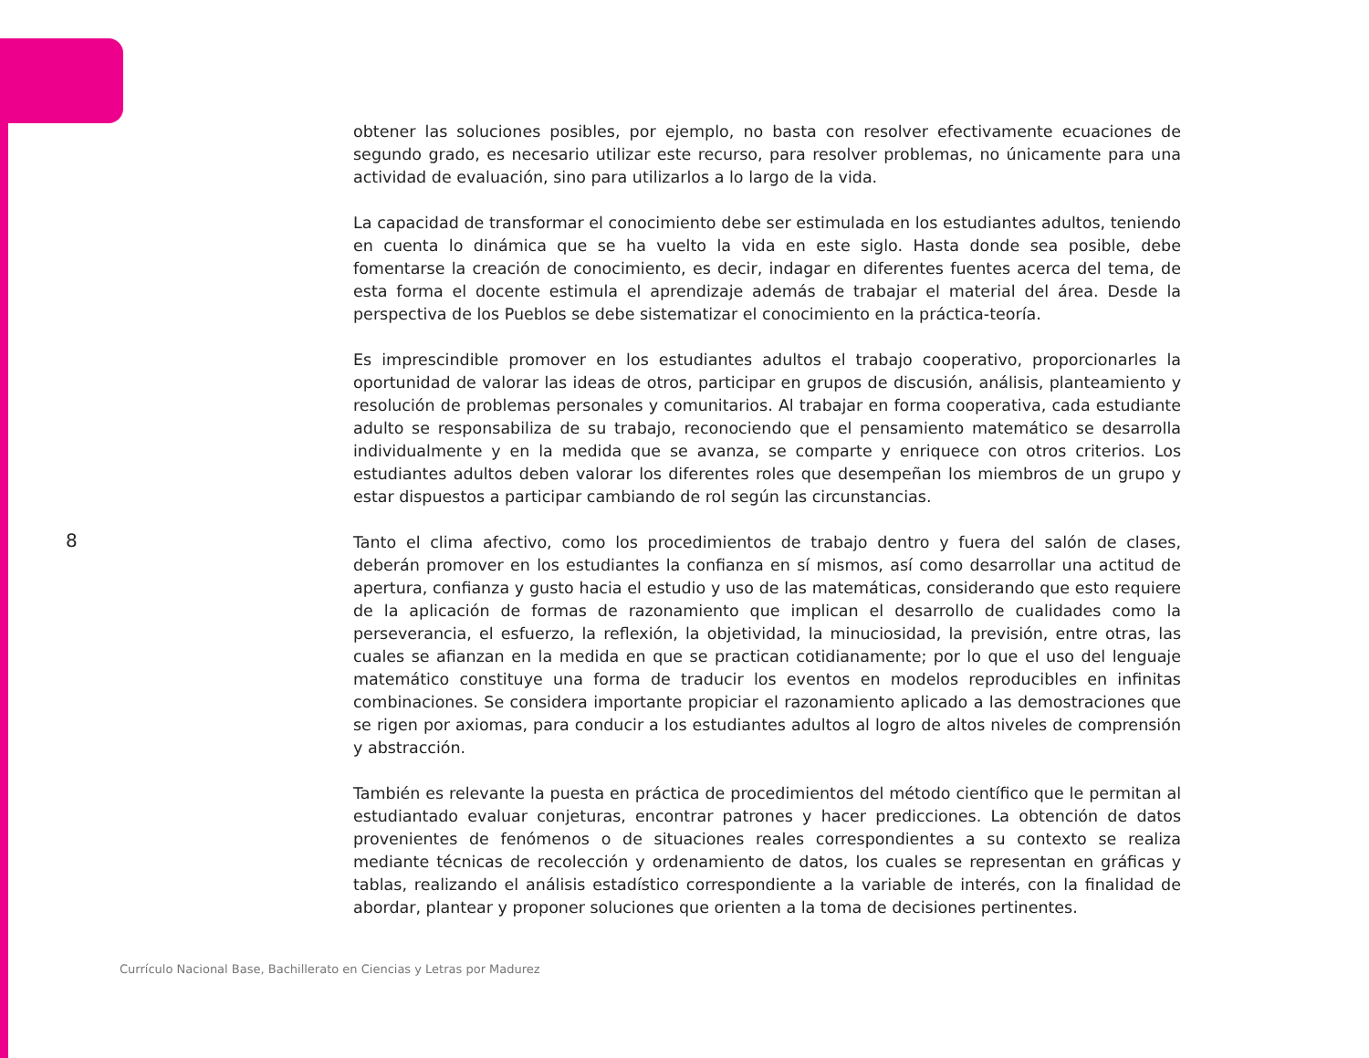obtener las soluciones posibles, por ejemplo, no basta con resolver efectivamente ecuaciones de segundo grado, es necesario utilizar este recurso, para resolver problemas, no únicamente para una actividad de evaluación, sino para utilizarlos a lo largo de la vida.
La capacidad de transformar el conocimiento debe ser estimulada en los estudiantes adultos, teniendo en cuenta lo dinámica que se ha vuelto la vida en este siglo. Hasta donde sea posible, debe fomentarse la creación de conocimiento, es decir, indagar en diferentes fuentes acerca del tema, de esta forma el docente estimula el aprendizaje además de trabajar el material del área. Desde la perspectiva de los Pueblos se debe sistematizar el conocimiento en la práctica-teoría.
Es imprescindible promover en los estudiantes adultos el trabajo cooperativo, proporcionarles la oportunidad de valorar las ideas de otros, participar en grupos de discusión, análisis, planteamiento y resolución de problemas personales y comunitarios. Al trabajar en forma cooperativa, cada estudiante adulto se responsabiliza de su trabajo, reconociendo que el pensamiento matemático se desarrolla individualmente y en la medida que se avanza, se comparte y enriquece con otros criterios. Los estudiantes adultos deben valorar los diferentes roles que desempeñan los miembros de un grupo y estar dispuestos a participar cambiando de rol según las circunstancias.
Tanto el clima afectivo, como los procedimientos de trabajo dentro y fuera del salón de clases, deberán promover en los estudiantes la confianza en sí mismos, así como desarrollar una actitud de apertura, confianza y gusto hacia el estudio y uso de las matemáticas, considerando que esto requiere de la aplicación de formas de razonamiento que implican el desarrollo de cualidades como la perseverancia, el esfuerzo, la reflexión, la objetividad, la minuciosidad, la previsión, entre otras, las cuales se afianzan en la medida en que se practican cotidianamente; por lo que el uso del lenguaje matemático constituye una forma de traducir los eventos en modelos reproducibles en infinitas combinaciones. Se considera importante propiciar el razonamiento aplicado a las demostraciones que se rigen por axiomas, para conducir a los estudiantes adultos al logro de altos niveles de comprensión y abstracción.
También es relevante la puesta en práctica de procedimientos del método científico que le permitan al estudiantado evaluar conjeturas, encontrar patrones y hacer predicciones. La obtención de datos provenientes de fenómenos o de situaciones reales correspondientes a su contexto se realiza mediante técnicas de recolección y ordenamiento de datos, los cuales se representan en gráficas y tablas, realizando el análisis estadístico correspondiente a la variable de interés, con la finalidad de abordar, plantear y proponer soluciones que orienten a la toma de decisiones pertinentes.
8
Currículo Nacional Base, Bachillerato en Ciencias y Letras por Madurez